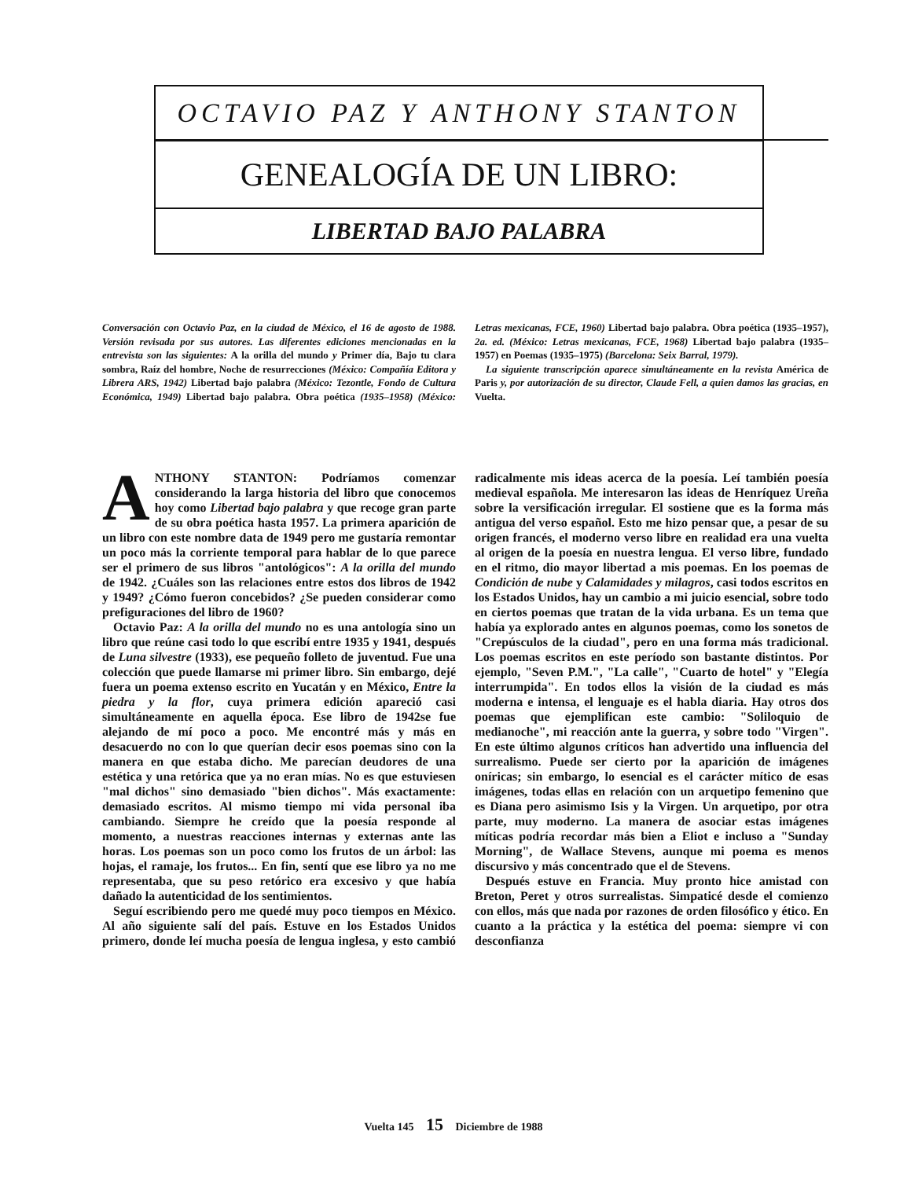OCTAVIO PAZ Y ANTHONY STANTON
GENEALOGÍA DE UN LIBRO:
LIBERTAD BAJO PALABRA
Conversación con Octavio Paz, en la ciudad de México, el 16 de agosto de 1988. Versión revisada por sus autores. Las diferentes ediciones mencionadas en la entrevista son las siguientes: A la orilla del mundo y Primer día, Bajo tu clara sombra, Raíz del hombre, Noche de resurrecciones (México: Compañía Editora y Librera ARS, 1942) Libertad bajo palabra (México: Tezontle, Fondo de Cultura Económica, 1949) Libertad bajo palabra. Obra poética (1935–1958) (México: Letras mexicanas, FCE, 1960) Libertad bajo palabra. Obra poética (1935–1957), 2a. ed. (México: Letras mexicanas, FCE, 1968) Libertad bajo palabra (1935–1957) en Poemas (1935–1975) (Barcelona: Seix Barral, 1979).
La siguiente transcripción aparece simultáneamente en la revista América de Paris y, por autorización de su director, Claude Fell, a quien damos las gracias, en Vuelta.
ANTHONY STANTON: Podríamos comenzar considerando la larga historia del libro que conocemos hoy como Libertad bajo palabra y que recoge gran parte de su obra poética hasta 1957. La primera aparición de un libro con este nombre data de 1949 pero me gustaría remontar un poco más la corriente temporal para hablar de lo que parece ser el primero de sus libros "antológicos": A la orilla del mundo de 1942. ¿Cuáles son las relaciones entre estos dos libros de 1942 y 1949? ¿Cómo fueron concebidos? ¿Se pueden considerar como prefiguraciones del libro de 1960?
Octavio Paz: A la orilla del mundo no es una antología sino un libro que reúne casi todo lo que escribí entre 1935 y 1941, después de Luna silvestre (1933), ese pequeño folleto de juventud. Fue una colección que puede llamarse mi primer libro. Sin embargo, dejé fuera un poema extenso escrito en Yucatán y en México, Entre la piedra y la flor, cuya primera edición apareció casi simultáneamente en aquella época. Ese libro de 1942se fue alejando de mí poco a poco. Me encontré más y más en desacuerdo no con lo que querían decir esos poemas sino con la manera en que estaba dicho. Me parecían deudores de una estética y una retórica que ya no eran mías. No es que estuviesen "mal dichos" sino demasiado "bien dichos". Más exactamente: demasiado escritos. Al mismo tiempo mi vida personal iba cambiando. Siempre he creído que la poesía responde al momento, a nuestras reacciones internas y externas ante las horas. Los poemas son un poco como los frutos de un árbol: las hojas, el ramaje, los frutos... En fin, sentí que ese libro ya no me representaba, que su peso retórico era excesivo y que había dañado la autenticidad de los sentimientos.
Seguí escribiendo pero me quedé muy poco tiempos en México. Al año siguiente salí del país. Estuve en los Estados Unidos primero, donde leí mucha poesía de lengua inglesa, y esto cambió radicalmente mis ideas acerca de la poesía. Leí también poesía medieval española. Me interesaron las ideas de Henríquez Ureña sobre la versificación irregular. El sostiene que es la forma más antigua del verso español. Esto me hizo pensar que, a pesar de su origen francés, el moderno verso libre en realidad era una vuelta al origen de la poesía en nuestra lengua. El verso libre, fundado en el ritmo, dio mayor libertad a mis poemas. En los poemas de Condición de nube y Calamidades y milagros, casi todos escritos en los Estados Unidos, hay un cambio a mi juicio esencial, sobre todo en ciertos poemas que tratan de la vida urbana. Es un tema que había ya explorado antes en algunos poemas, como los sonetos de "Crepúsculos de la ciudad", pero en una forma más tradicional. Los poemas escritos en este período son bastante distintos. Por ejemplo, "Seven P.M.", "La calle", "Cuarto de hotel" y "Elegía interrumpida". En todos ellos la visión de la ciudad es más moderna e intensa, el lenguaje es el habla diaria. Hay otros dos poemas que ejemplifican este cambio: "Soliloquio de medianoche", mi reacción ante la guerra, y sobre todo "Virgen". En este último algunos críticos han advertido una influencia del surrealismo. Puede ser cierto por la aparición de imágenes oníricas; sin embargo, lo esencial es el carácter mítico de esas imágenes, todas ellas en relación con un arquetipo femenino que es Diana pero asimismo Isis y la Virgen. Un arquetipo, por otra parte, muy moderno. La manera de asociar estas imágenes míticas podría recordar más bien a Eliot e incluso a "Sunday Morning", de Wallace Stevens, aunque mi poema es menos discursivo y más concentrado que el de Stevens.
Después estuve en Francia. Muy pronto hice amistad con Breton, Peret y otros surrealistas. Simpaticé desde el comienzo con ellos, más que nada por razones de orden filosófico y ético. En cuanto a la práctica y la estética del poema: siempre vi con desconfianza
Vuelta 145 15 Diciembre de 1988